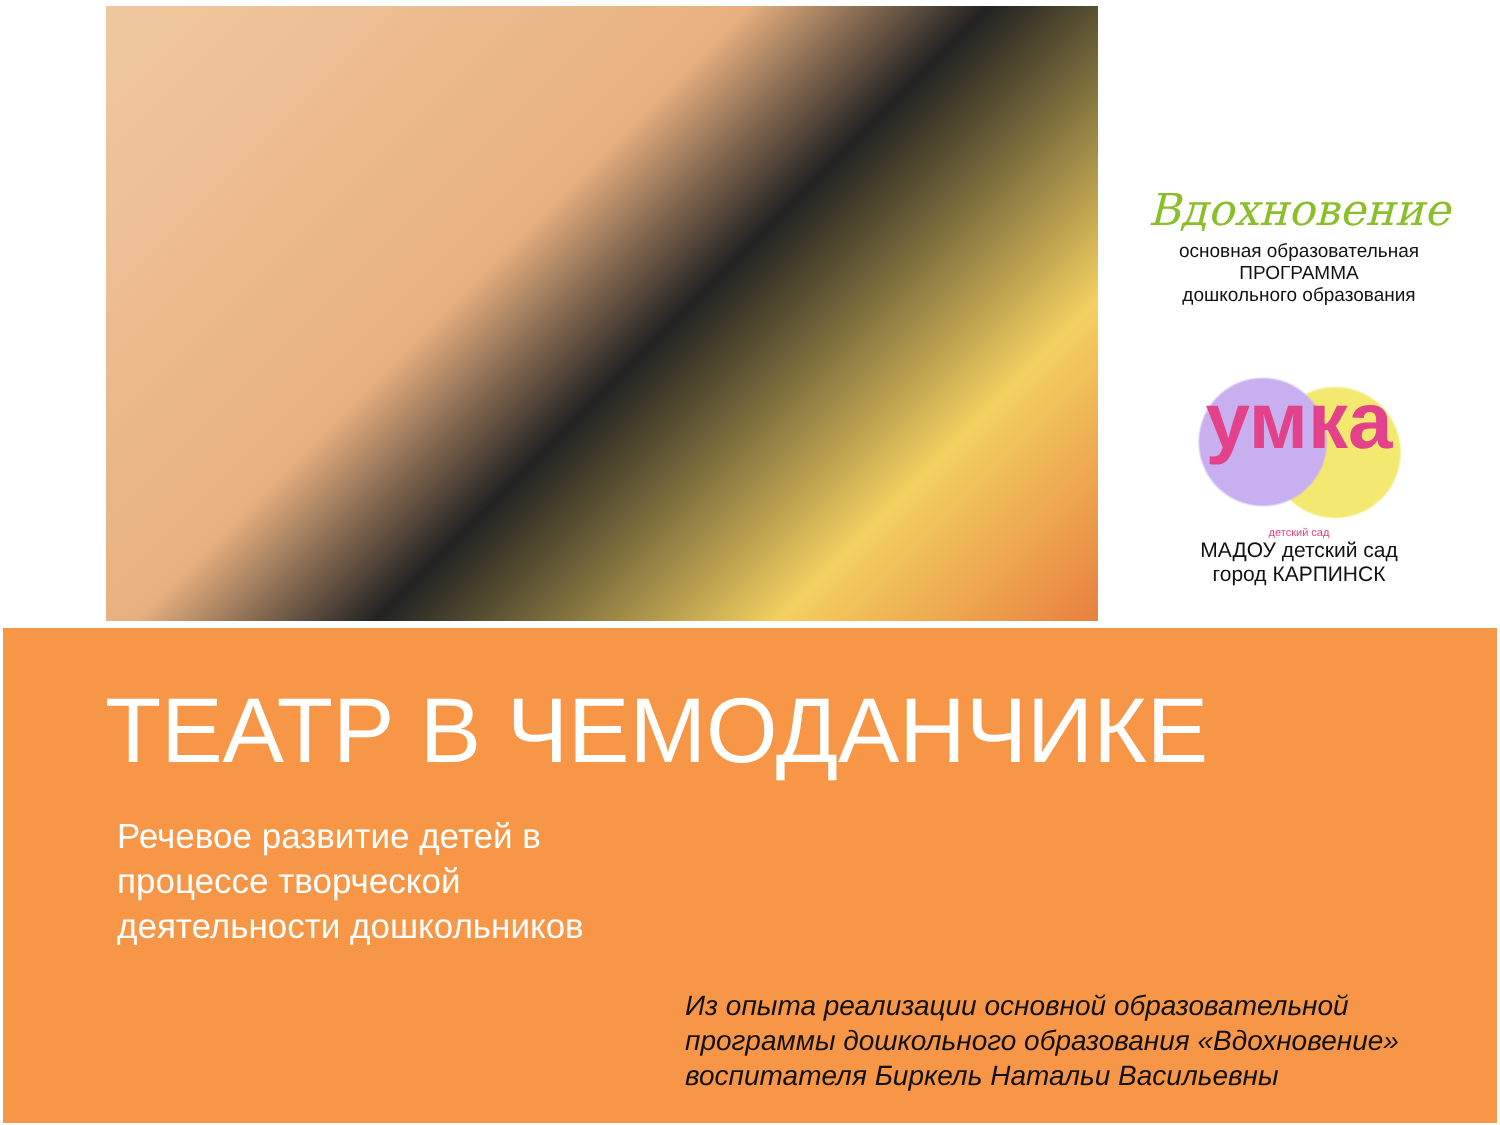Вдохновение
основная образовательная
ПРОГРАММА
дошкольного образования
умка
детский сад
МАДОУ детский сад
город КАРПИНСК
ТЕАТР В ЧЕМОДАНЧИКЕ
Речевое развитие детей в
процессе творческой
деятельности дошкольников
Из опыта реализации основной образовательной
программы дошкольного образования «Вдохновение»
воспитателя Биркель Натальи Васильевны